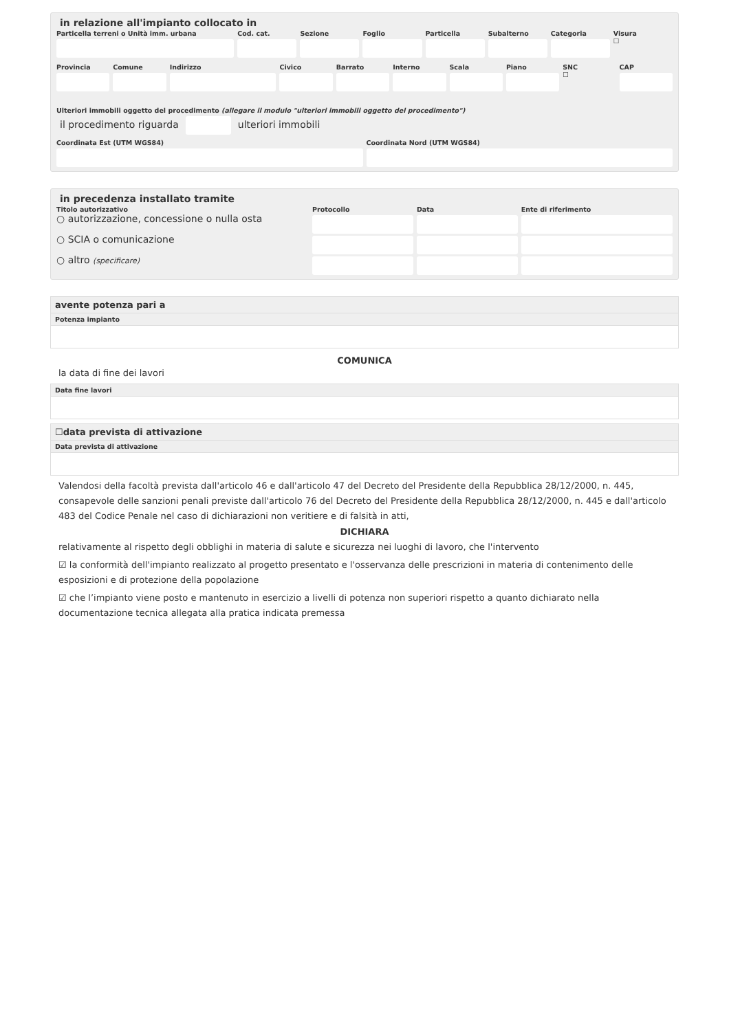in relazione all'impianto collocato in
Particella terreni o Unità imm. urbana
Cod. cat. Sezione Foglio Particella Subalterno Categoria Visura
☐
Provincia Comune Indirizzo Civico Barrato Interno Scala Piano SNC
☐
CAP
Ulteriori immobili oggetto del procedimento (allegare il modulo "ulteriori immobili oggetto del procedimento")
il procedimento riguarda ulteriori immobili
Coordinata Est (UTM WGS84) Coordinata Nord (UTM WGS84)
in precedenza installato tramite
Titolo autorizzativo Protocollo Data Ente di riferimento
○ autorizzazione, concessione o nulla osta
○ SCIA o comunicazione
○ altro (specificare)
avente potenza pari a
Potenza impianto
COMUNICA
la data di fine dei lavori
Data fine lavori
☐data prevista di attivazione
Data prevista di attivazione
Valendosi della facoltà prevista dall'articolo 46 e dall'articolo 47 del Decreto del Presidente della Repubblica 28/12/2000, n. 445, consapevole delle sanzioni penali previste dall'articolo 76 del Decreto del Presidente della Repubblica 28/12/2000, n. 445 e dall'articolo 483 del Codice Penale nel caso di dichiarazioni non veritiere e di falsità in atti,
DICHIARA
relativamente al rispetto degli obblighi in materia di salute e sicurezza nei luoghi di lavoro, che l'intervento
☑ la conformità dell'impianto realizzato al progetto presentato e l'osservanza delle prescrizioni in materia di contenimento delle esposizioni e di protezione della popolazione
☑ che l’impianto viene posto e mantenuto in esercizio a livelli di potenza non superiori rispetto a quanto dichiarato nella documentazione tecnica allegata alla pratica indicata premessa